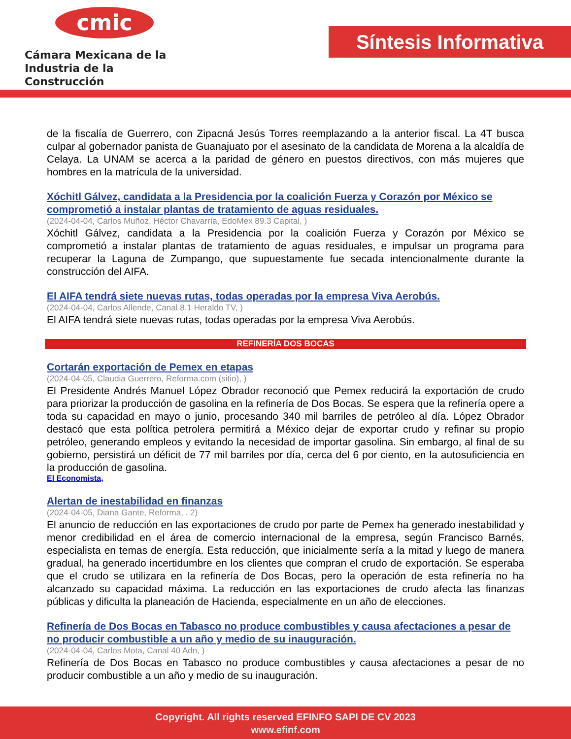cmic
Cámara Mexicana de la
Industria de la Construcción
Síntesis Informativa
de la fiscalía de Guerrero, con Zipacná Jesús Torres reemplazando a la anterior fiscal. La 4T busca culpar al gobernador panista de Guanajuato por el asesinato de la candidata de Morena a la alcaldía de Celaya. La UNAM se acerca a la paridad de género en puestos directivos, con más mujeres que hombres en la matrícula de la universidad.
Xóchitl Gálvez, candidata a la Presidencia por la coalición Fuerza y Corazón por México se comprometió a instalar plantas de tratamiento de aguas residuales.
(2024-04-04, Carlos Muñoz, Héctor Chavarría, EdoMex 89.3 Capital, )
Xóchitl Gálvez, candidata a la Presidencia por la coalición Fuerza y Corazón por México se comprometió a instalar plantas de tratamiento de aguas residuales, e impulsar un programa para recuperar la Laguna de Zumpango, que supuestamente fue secada intencionalmente durante la construcción del AIFA.
El AIFA tendrá siete nuevas rutas, todas operadas por la empresa Viva Aerobús.
(2024-04-04, Carlos Allende, Canal 8.1 Heraldo TV, )
El AIFA tendrá siete nuevas rutas, todas operadas por la empresa Viva Aerobús.
REFINERÍA DOS BOCAS
Cortarán exportación de Pemex en etapas
(2024-04-05, Claudia Guerrero, Reforma.com (sitio), )
El Presidente Andrés Manuel López Obrador reconoció que Pemex reducirá la exportación de crudo para priorizar la producción de gasolina en la refinería de Dos Bocas. Se espera que la refinería opere a toda su capacidad en mayo o junio, procesando 340 mil barriles de petróleo al día. López Obrador destacó que esta política petrolera permitirá a México dejar de exportar crudo y refinar su propio petróleo, generando empleos y evitando la necesidad de importar gasolina. Sin embargo, al final de su gobierno, persistirá un déficit de 77 mil barriles por día, cerca del 6 por ciento, en la autosuficiencia en la producción de gasolina.
El Economista,
Alertan de inestabilidad en finanzas
(2024-04-05, Diana Gante, Reforma, . 2)
El anuncio de reducción en las exportaciones de crudo por parte de Pemex ha generado inestabilidad y menor credibilidad en el área de comercio internacional de la empresa, según Francisco Barnés, especialista en temas de energía. Esta reducción, que inicialmente sería a la mitad y luego de manera gradual, ha generado incertidumbre en los clientes que compran el crudo de exportación. Se esperaba que el crudo se utilizara en la refinería de Dos Bocas, pero la operación de esta refinería no ha alcanzado su capacidad máxima. La reducción en las exportaciones de crudo afecta las finanzas públicas y dificulta la planeación de Hacienda, especialmente en un año de elecciones.
Refinería de Dos Bocas en Tabasco no produce combustibles y causa afectaciones a pesar de no producir combustible a un año y medio de su inauguración.
(2024-04-04, Carlos Mota, Canal 40 Adn, )
Refinería de Dos Bocas en Tabasco no produce combustibles y causa afectaciones a pesar de no producir combustible a un año y medio de su inauguración.
Copyright. All rights reserved EFINFO SAPI DE CV 2023
www.efinf.com